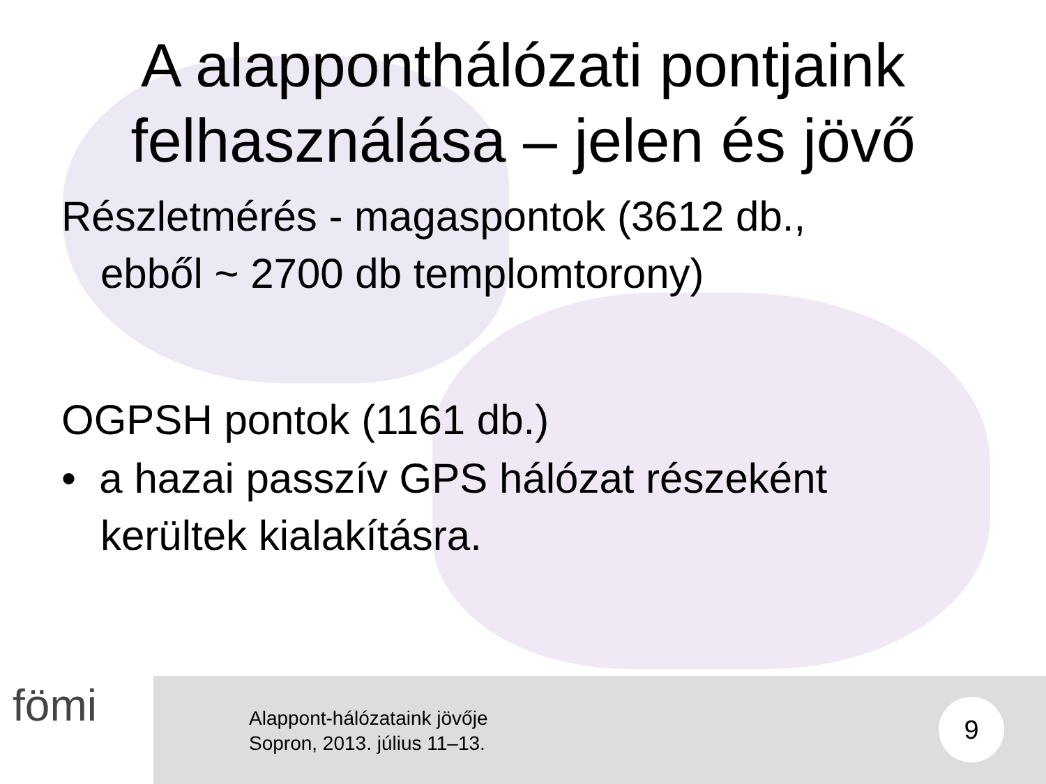A alappont­hálózati pontjaink
felhasználása – jelen és jövő
Részletmérés - magaspontok (3612 db.,
ebből ~ 2700 db templomtorony)
OGPSH pontok (1161 db.)
• a hazai passzív GPS hálózat részeként
kerültek kialakításra.
fömi
Alappont-hálózataink jövője
Sopron, 2013. július 11–13.
9